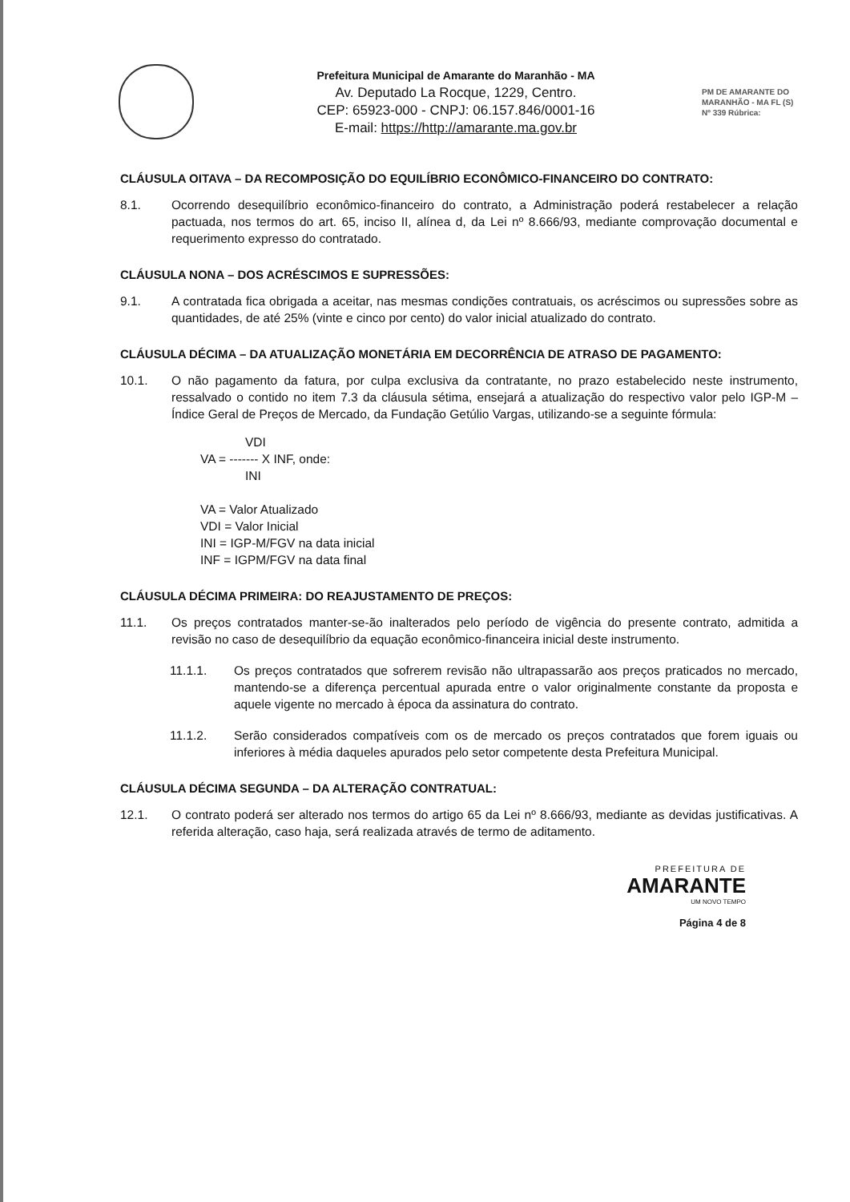Prefeitura Municipal de Amarante do Maranhão - MA
Av. Deputado La Rocque, 1229, Centro.
CEP: 65923-000 - CNPJ: 06.157.846/0001-16
E-mail: https://http://amarante.ma.gov.br
PM DE AMARANTE DO MARANHÃO - MA FL (S) Nº 339 Rúbrica:
CLÁUSULA OITAVA – DA RECOMPOSIÇÃO DO EQUILÍBRIO ECONÔMICO-FINANCEIRO DO CONTRATO:
8.1. Ocorrendo desequilíbrio econômico-financeiro do contrato, a Administração poderá restabelecer a relação pactuada, nos termos do art. 65, inciso II, alínea d, da Lei nº 8.666/93, mediante comprovação documental e requerimento expresso do contratado.
CLÁUSULA NONA – DOS ACRÉSCIMOS E SUPRESSÕES:
9.1. A contratada fica obrigada a aceitar, nas mesmas condições contratuais, os acréscimos ou supressões sobre as quantidades, de até 25% (vinte e cinco por cento) do valor inicial atualizado do contrato.
CLÁUSULA DÉCIMA – DA ATUALIZAÇÃO MONETÁRIA EM DECORRÊNCIA DE ATRASO DE PAGAMENTO:
10.1. O não pagamento da fatura, por culpa exclusiva da contratante, no prazo estabelecido neste instrumento, ressalvado o contido no item 7.3 da cláusula sétima, ensejará a atualização do respectivo valor pelo IGP-M – Índice Geral de Preços de Mercado, da Fundação Getúlio Vargas, utilizando-se a seguinte fórmula:
VDI
VA = ------- X INF, onde:
INI
VA = Valor Atualizado
VDI = Valor Inicial
INI = IGP-M/FGV na data inicial
INF = IGPM/FGV na data final
CLÁUSULA DÉCIMA PRIMEIRA: DO REAJUSTAMENTO DE PREÇOS:
11.1. Os preços contratados manter-se-ão inalterados pelo período de vigência do presente contrato, admitida a revisão no caso de desequilíbrio da equação econômico-financeira inicial deste instrumento.
11.1.1. Os preços contratados que sofrerem revisão não ultrapassarão aos preços praticados no mercado, mantendo-se a diferença percentual apurada entre o valor originalmente constante da proposta e aquele vigente no mercado à época da assinatura do contrato.
11.1.2. Serão considerados compatíveis com os de mercado os preços contratados que forem iguais ou inferiores à média daqueles apurados pelo setor competente desta Prefeitura Municipal.
CLÁUSULA DÉCIMA SEGUNDA – DA ALTERAÇÃO CONTRATUAL:
12.1. O contrato poderá ser alterado nos termos do artigo 65 da Lei nº 8.666/93, mediante as devidas justificativas. A referida alteração, caso haja, será realizada através de termo de aditamento.
PREFEITURA DE
AMARANTE
UM NOVO TEMPO
Página 4 de 8